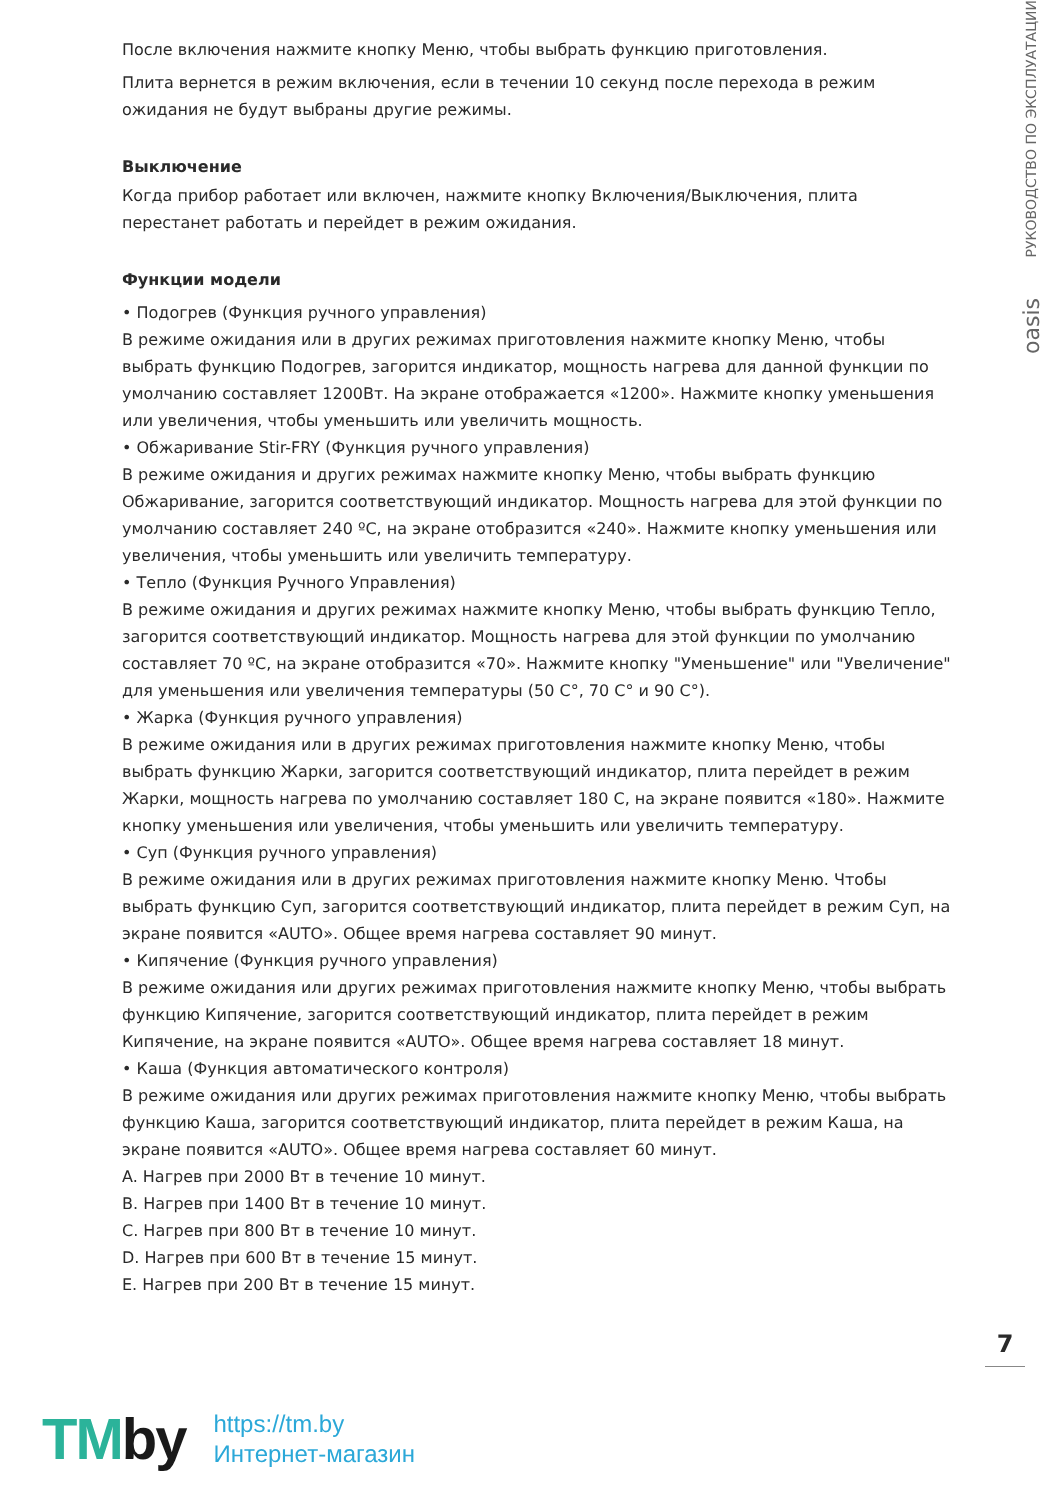РУКОВОДСТВО ПО ЭКСПЛУАТАЦИИ
oasis
После включения нажмите кнопку Меню, чтобы выбрать функцию приготовления.
Плита вернется в режим включения, если в течении 10 секунд после перехода в режим ожидания не будут выбраны другие режимы.
Выключение
Когда прибор работает или включен, нажмите кнопку Включения/Выключения, плита перестанет работать и перейдет в режим ожидания.
Функции модели
• Подогрев (Функция ручного управления)
В режиме ожидания или в других режимах приготовления нажмите кнопку Меню, чтобы выбрать функцию Подогрев, загорится индикатор, мощность нагрева для данной функции по умолчанию составляет 1200Вт. На экране отображается «1200». Нажмите кнопку уменьшения или увеличения, чтобы уменьшить или увеличить мощность.
• Обжаривание Stir-FRY (Функция ручного управления)
В режиме ожидания и других режимах нажмите кнопку Меню, чтобы выбрать функцию Обжаривание, загорится соответствующий индикатор. Мощность нагрева для этой функции по умолчанию составляет 240 ºС, на экране отобразится «240». Нажмите кнопку уменьшения или увеличения, чтобы уменьшить или увеличить температуру.
• Тепло (Функция Ручного Управления)
В режиме ожидания и других режимах нажмите кнопку Меню, чтобы выбрать функцию Тепло, загорится соответствующий индикатор. Мощность нагрева для этой функции по умолчанию составляет 70 ºС, на экране отобразится «70». Нажмите кнопку "Уменьшение" или "Увеличение" для уменьшения или увеличения температуры (50 С°, 70 С° и 90 С°).
• Жарка (Функция ручного управления)
В режиме ожидания или в других режимах приготовления нажмите кнопку Меню, чтобы выбрать функцию Жарки, загорится соответствующий индикатор, плита перейдет в режим Жарки, мощность нагрева по умолчанию составляет 180 С, на экране появится «180». Нажмите кнопку уменьшения или увеличения, чтобы уменьшить или увеличить температуру.
• Суп (Функция ручного управления)
В режиме ожидания или в других режимах приготовления нажмите кнопку Меню. Чтобы выбрать функцию Суп, загорится соответствующий индикатор, плита перейдет в режим Суп, на экране появится «AUTO». Общее время нагрева составляет 90 минут.
• Кипячение (Функция ручного управления)
В режиме ожидания или других режимах приготовления нажмите кнопку Меню, чтобы выбрать функцию Кипячение, загорится соответствующий индикатор, плита перейдет в режим Кипячение, на экране появится «AUTO». Общее время нагрева составляет 18 минут.
• Каша (Функция автоматического контроля)
В режиме ожидания или других режимах приготовления нажмите кнопку Меню, чтобы выбрать функцию Каша, загорится соответствующий индикатор, плита перейдет в режим Каша, на экране появится «AUTO». Общее время нагрева составляет 60 минут.
A. Нагрев при 2000 Вт в течение 10 минут.
B. Нагрев при 1400 Вт в течение 10 минут.
C. Нагрев при 800 Вт в течение 10 минут.
D. Нагрев при 600 Вт в течение 15 минут.
E. Нагрев при 200 Вт в течение 15 минут.
7
TMby
https://tm.by
Интернет-магазин